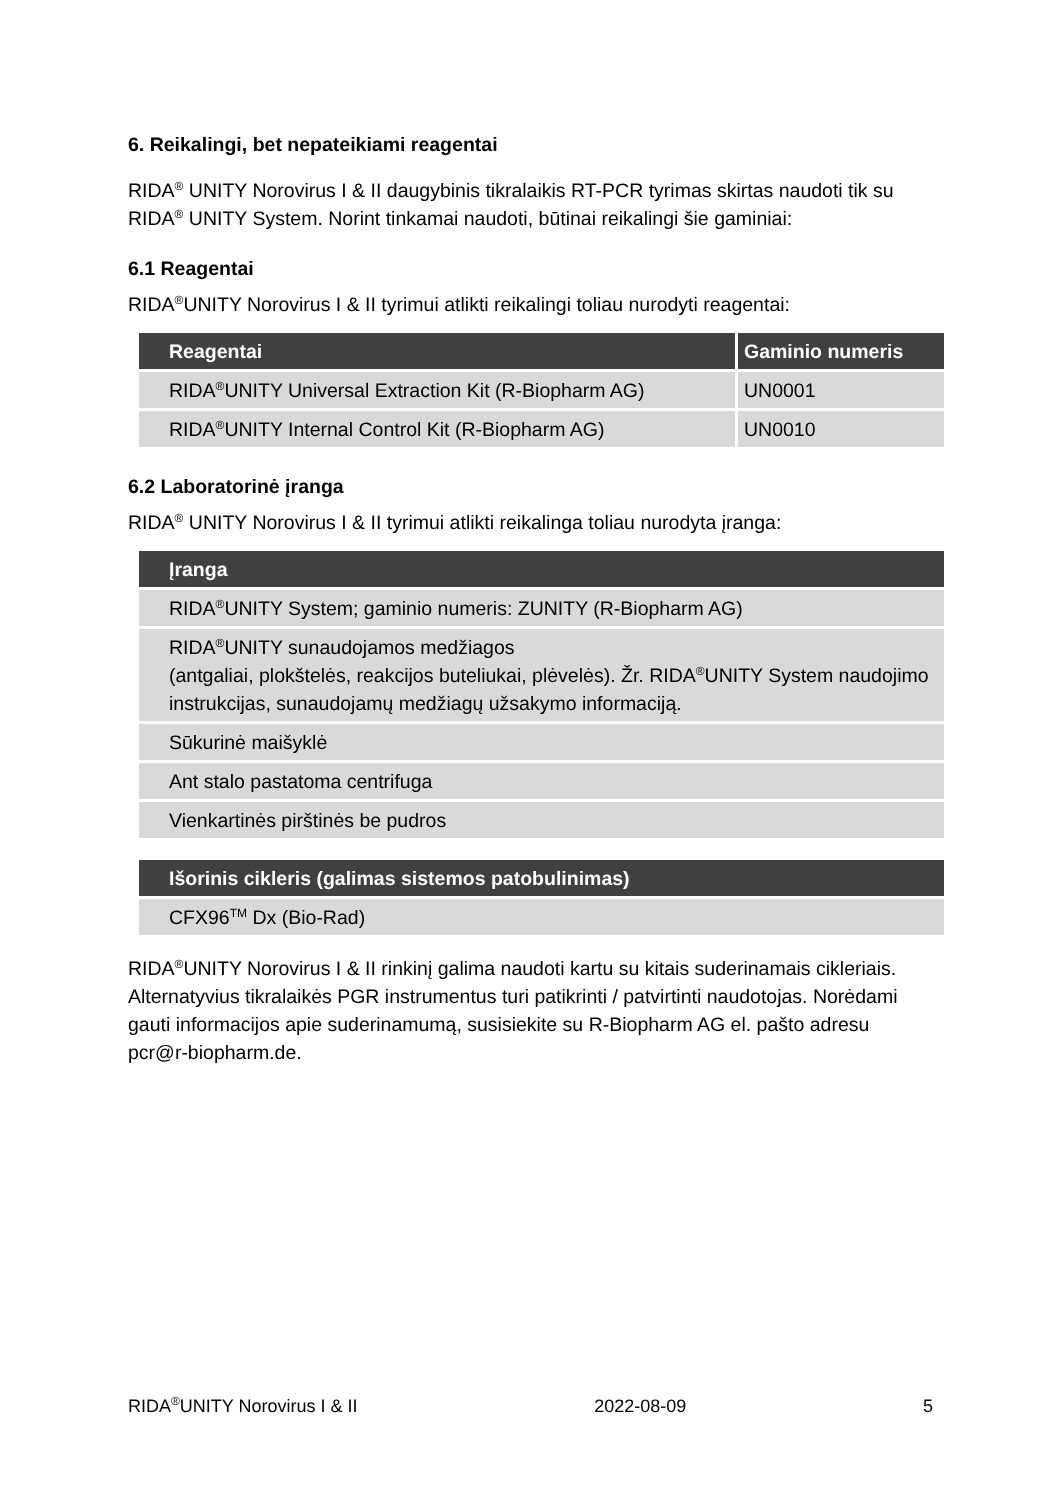6. Reikalingi, bet nepateikiami reagentai
RIDA<sup>®</sup> UNITY Norovirus I & II daugybinis tikralaikis RT-PCR tyrimas skirtas naudoti tik su RIDA<sup>®</sup> UNITY System. Norint tinkamai naudoti, būtinai reikalingi šie gaminiai:
6.1 Reagentai
RIDA<sup>®</sup>UNITY Norovirus I & II tyrimui atlikti reikalingi toliau nurodyti reagentai:
| Reagentai | Gaminio numeris |
| --- | --- |
| RIDA<sup>®</sup>UNITY Universal Extraction Kit (R-Biopharm AG) | UN0001 |
| RIDA<sup>®</sup>UNITY Internal Control Kit (R-Biopharm AG) | UN0010 |
6.2 Laboratorinė įranga
RIDA<sup>®</sup> UNITY Norovirus I & II tyrimui atlikti reikalinga toliau nurodyta įranga:
| Įranga |
| --- |
| RIDA<sup>®</sup>UNITY System; gaminio numeris: ZUNITY (R-Biopharm AG) |
| RIDA<sup>®</sup>UNITY sunaudojamos medžiagos (antgaliai, plokštelės, reakcijos buteliukai, plėvelės). Žr. RIDA<sup>®</sup>UNITY System naudojimo instrukcijas, sunaudojamų medžiagų užsakymo informaciją. |
| Sūkurinė maišyklė |
| Ant stalo pastatoma centrifuga |
| Vienkartinės pirštinės be pudros |
| Išorinis cikleris (galimas sistemos patobulinimas) |
| --- |
| CFX96<sup>TM</sup> Dx (Bio-Rad) |
RIDA<sup>®</sup>UNITY Norovirus I & II rinkinį galima naudoti kartu su kitais suderinamais cikleriais. Alternatyvius tikralaikės PGR instrumentus turi patikrinti / patvirtinti naudotojas. Norėdami gauti informacijos apie suderinamumą, susisiekite su R-Biopharm AG el. pašto adresu pcr@r-biopharm.de.
RIDA<sup>®</sup>UNITY Norovirus I & II 2022-08-09 5